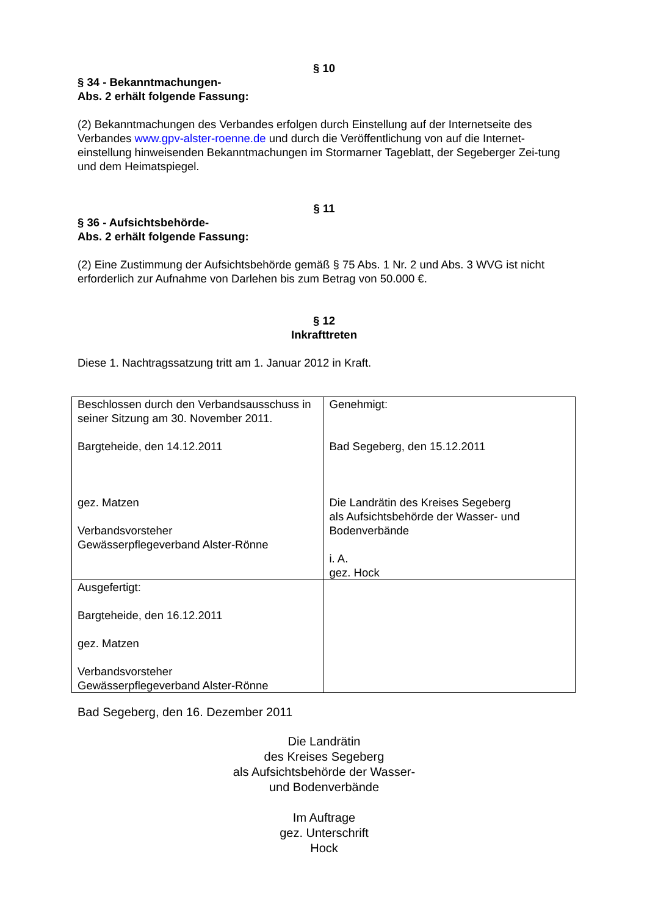§ 10
§ 34 - Bekanntmachungen-
Abs. 2 erhält folgende Fassung:
(2) Bekanntmachungen des Verbandes erfolgen durch Einstellung auf der Internetseite des Verbandes www.gpv-alster-roenne.de und durch die Veröffentlichung von auf die Internet-einstellung hinweisenden Bekanntmachungen im Stormarner Tageblatt, der Segeberger Zei-tung und dem Heimatspiegel.
§ 11
§ 36 - Aufsichtsbehörde-
Abs. 2 erhält folgende Fassung:
(2) Eine Zustimmung der Aufsichtsbehörde gemäß § 75 Abs. 1 Nr. 2 und Abs. 3 WVG ist nicht erforderlich zur Aufnahme von Darlehen bis zum Betrag von 50.000 €.
§ 12
Inkrafttreten
Diese 1. Nachtragssatzung tritt am 1. Januar 2012 in Kraft.
| Beschlossen durch den Verbandsausschuss in seiner Sitzung am 30. November 2011. Bargteheide, den 14.12.2011 gez. Matzen Verbandsvorsteher Gewässerpflegeverband Alster-Rönne | Genehmigt: Bad Segeberg, den 15.12.2011 Die Landrätin des Kreises Segeberg als Aufsichtsbehörde der Wasser- und Bodenverbände i. A. gez. Hock |
| Ausgefertigt: Bargteheide, den 16.12.2011 gez. Matzen Verbandsvorsteher Gewässerpflegeverband Alster-Rönne | |
Bad Segeberg, den 16. Dezember 2011
Die Landrätin
des Kreises Segeberg
als Aufsichtsbehörde der Wasser-
und Bodenverbände
Im Auftrage
gez. Unterschrift
Hock